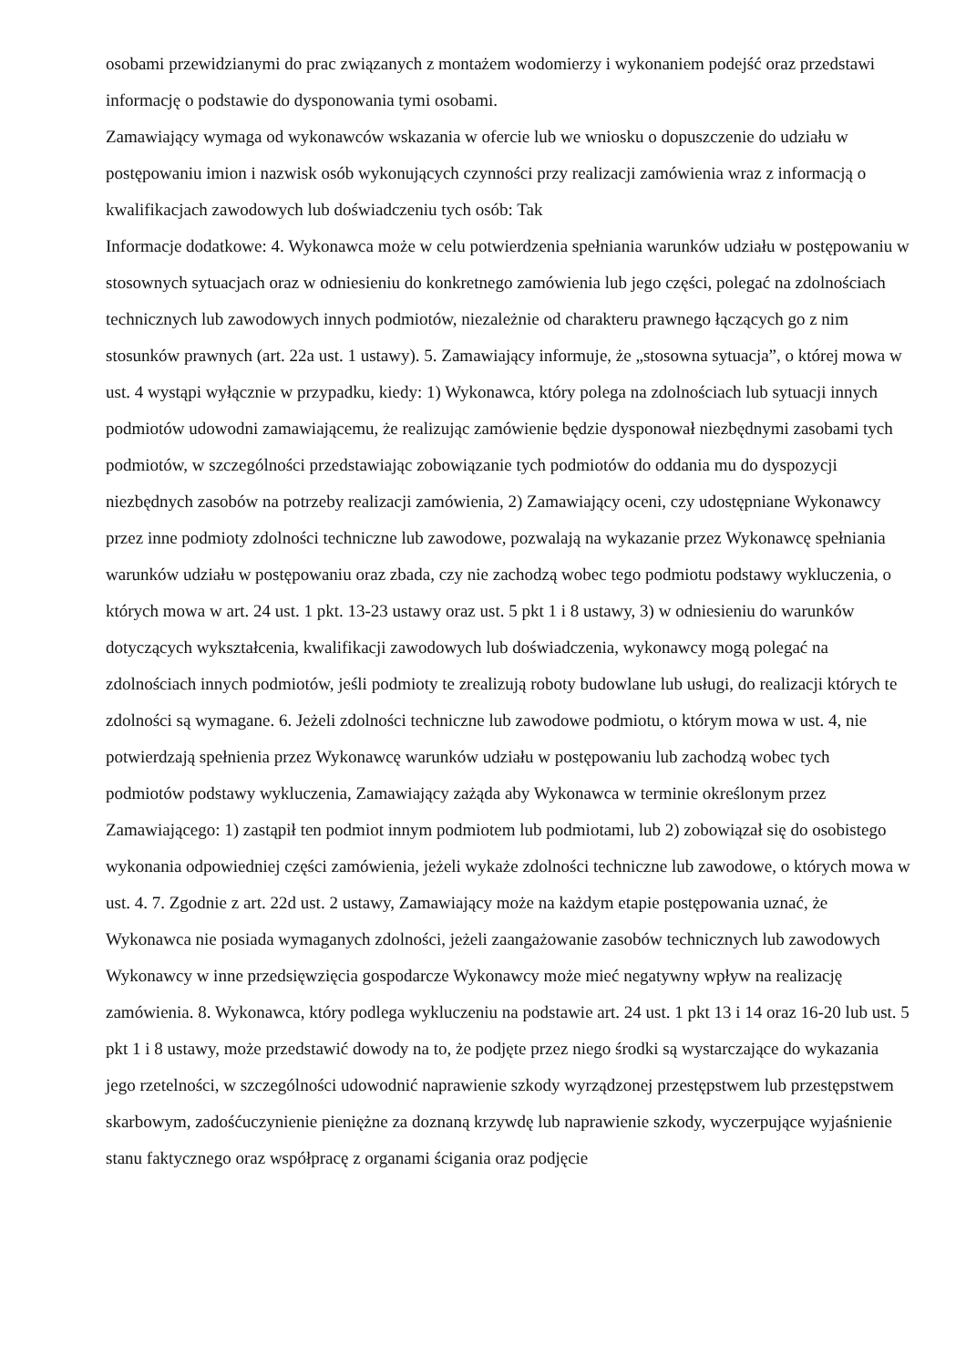osobami przewidzianymi do prac związanych z montażem wodomierzy i wykonaniem podejść oraz przedstawi informację o podstawie do dysponowania tymi osobami.
Zamawiający wymaga od wykonawców wskazania w ofercie lub we wniosku o dopuszczenie do udziału w postępowaniu imion i nazwisk osób wykonujących czynności przy realizacji zamówienia wraz z informacją o kwalifikacjach zawodowych lub doświadczeniu tych osób: Tak
Informacje dodatkowe: 4. Wykonawca może w celu potwierdzenia spełniania warunków udziału w postępowaniu w stosownych sytuacjach oraz w odniesieniu do konkretnego zamówienia lub jego części, polegać na zdolnościach technicznych lub zawodowych innych podmiotów, niezależnie od charakteru prawnego łączących go z nim stosunków prawnych (art. 22a ust. 1 ustawy). 5. Zamawiający informuje, że „stosowna sytuacja”, o której mowa w ust. 4 wystąpi wyłącznie w przypadku, kiedy: 1) Wykonawca, który polega na zdolnościach lub sytuacji innych podmiotów udowodni zamawiającemu, że realizując zamówienie będzie dysponował niezbędnymi zasobami tych podmiotów, w szczególności przedstawiając zobowiązanie tych podmiotów do oddania mu do dyspozycji niezbędnych zasobów na potrzeby realizacji zamówienia, 2) Zamawiający oceni, czy udostępniane Wykonawcy przez inne podmioty zdolności techniczne lub zawodowe, pozwalają na wykazanie przez Wykonawcę spełniania warunków udziału w postępowaniu oraz zbada, czy nie zachodzą wobec tego podmiotu podstawy wykluczenia, o których mowa w art. 24 ust. 1 pkt. 13-23 ustawy oraz ust. 5 pkt 1 i 8 ustawy, 3) w odniesieniu do warunków dotyczących wykształcenia, kwalifikacji zawodowych lub doświadczenia, wykonawcy mogą polegać na zdolnościach innych podmiotów, jeśli podmioty te zrealizują roboty budowlane lub usługi, do realizacji których te zdolności są wymagane. 6. Jeżeli zdolności techniczne lub zawodowe podmiotu, o którym mowa w ust. 4, nie potwierdzają spełnienia przez Wykonawcę warunków udziału w postępowaniu lub zachodzą wobec tych podmiotów podstawy wykluczenia, Zamawiający zażąda aby Wykonawca w terminie określonym przez Zamawiającego: 1) zastąpił ten podmiot innym podmiotem lub podmiotami, lub 2) zobowiązał się do osobistego wykonania odpowiedniej części zamówienia, jeżeli wykaże zdolności techniczne lub zawodowe, o których mowa w ust. 4. 7. Zgodnie z art. 22d ust. 2 ustawy, Zamawiający może na każdym etapie postępowania uznać, że Wykonawca nie posiada wymaganych zdolności, jeżeli zaangażowanie zasobów technicznych lub zawodowych Wykonawcy w inne przedsięwzięcia gospodarcze Wykonawcy może mieć negatywny wpływ na realizację zamówienia. 8. Wykonawca, który podlega wykluczeniu na podstawie art. 24 ust. 1 pkt 13 i 14 oraz 16-20 lub ust. 5 pkt 1 i 8 ustawy, może przedstawić dowody na to, że podjęte przez niego środki są wystarczające do wykazania jego rzetelności, w szczególności udowodnić naprawienie szkody wyrządzonej przestępstwem lub przestępstwem skarbowym, zadośćuczynienie pieniężne za doznaną krzywdę lub naprawienie szkody, wyczerpujące wyjaśnienie stanu faktycznego oraz współpracę z organami ścigania oraz podjęcie